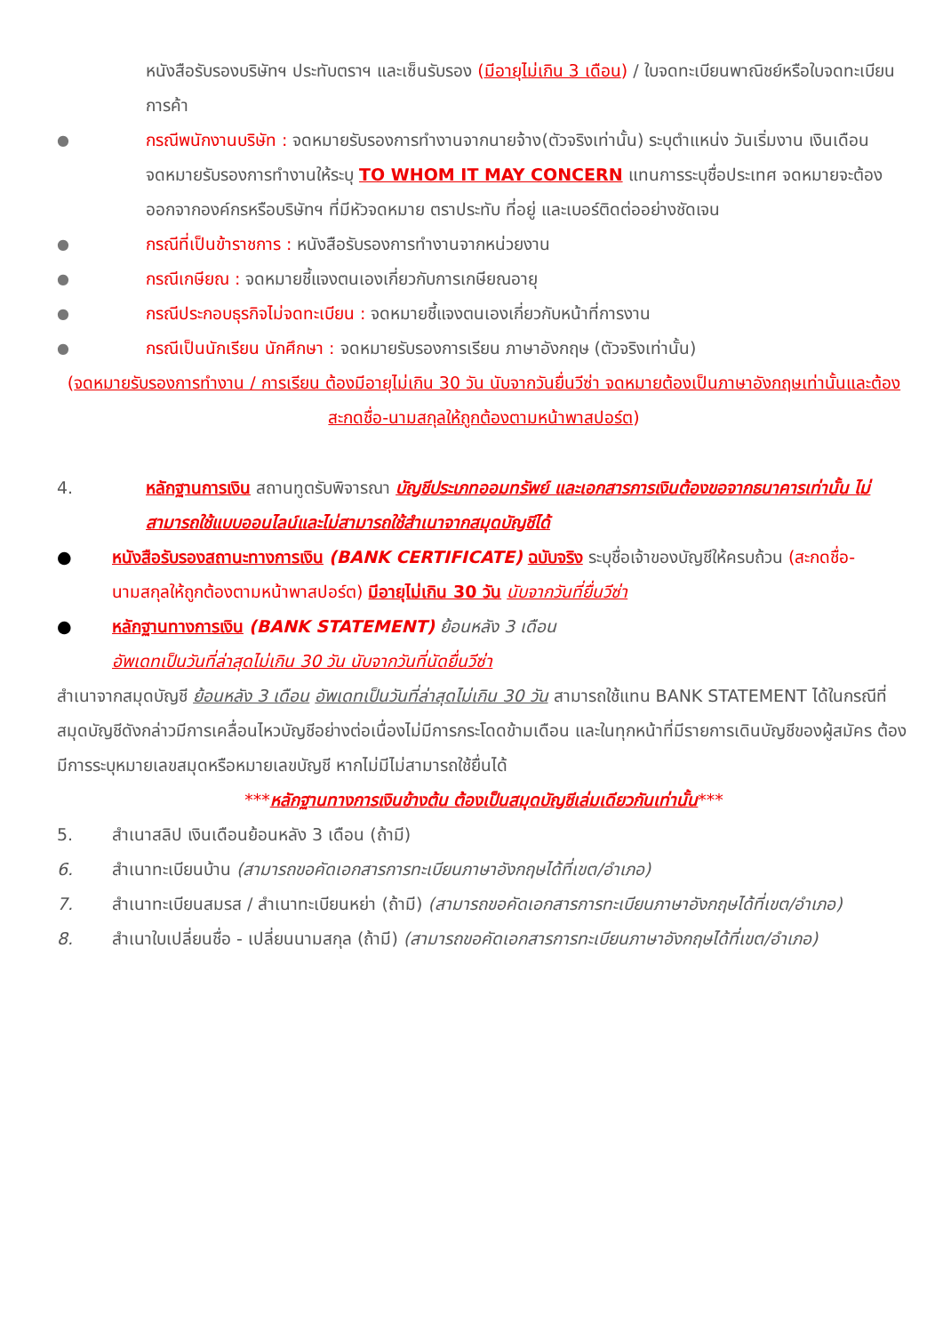หนังสือรับรองบริษัทฯ ประทับตราฯ และเซ็นรับรอง (มีอายุไม่เกิน 3 เดือน) / ใบจดทะเบียนพาณิชย์หรือใบจดทะเบียนการค้า
●
กรณีพนักงานบริษัท : จดหมายรับรองการทำงานจากนายจ้าง(ตัวจริงเท่านั้น) ระบุตำแหน่ง วันเริ่มงาน เงินเดือน จดหมายรับรองการทำงานให้ระบุ TO WHOM IT MAY CONCERN แทนการระบุชื่อประเทศ จดหมายจะต้องออกจากองค์กรหรือบริษัทฯ ที่มีหัวจดหมาย ตราประทับ ที่อยู่ และเบอร์ติดต่ออย่างชัดเจน
●
กรณีที่เป็นข้าราชการ : หนังสือรับรองการทำงานจากหน่วยงาน
●
กรณีเกษียณ : จดหมายชี้แจงตนเองเกี่ยวกับการเกษียณอายุ
●
กรณีประกอบธุรกิจไม่จดทะเบียน : จดหมายชี้แจงตนเองเกี่ยวกับหน้าที่การงาน
●
กรณีเป็นนักเรียน นักศึกษา : จดหมายรับรองการเรียน ภาษาอังกฤษ (ตัวจริงเท่านั้น)
(จดหมายรับรองการทำงาน / การเรียน ต้องมีอายุไม่เกิน 30 วัน นับจากวันยื่นวีซ่า จดหมายต้องเป็นภาษาอังกฤษเท่านั้นและต้องสะกดชื่อ-นามสกุลให้ถูกต้องตามหน้าพาสปอร์ต)
4. หลักฐานการเงิน สถานทูตรับพิจารณา บัญชีประเภทออมทรัพย์ และเอกสารการเงินต้องขอจากธนาคารเท่านั้น ไม่สามารถใช้แบบออนไลน์และไม่สามารถใช้สำเนาจากสมุดบัญชีได้
● หนังสือรับรองสถานะทางการเงิน (BANK CERTIFICATE) ฉบับจริง ระบุชื่อเจ้าของบัญชีให้ครบถ้วน (สะกดชื่อ-นามสกุลให้ถูกต้องตามหน้าพาสปอร์ต) มีอายุไม่เกิน 30 วัน นับจากวันที่ยื่นวีซ่า
● หลักฐานทางการเงิน (BANK STATEMENT) ย้อนหลัง 3 เดือน
อัพเดทเป็นวันที่ล่าสุดไม่เกิน 30 วัน นับจากวันที่นัดยื่นวีซ่า
สำเนาจากสมุดบัญชี ย้อนหลัง 3 เดือน อัพเดทเป็นวันที่ล่าสุดไม่เกิน 30 วัน สามารถใช้แทน BANK STATEMENT ได้ในกรณีที่สมุดบัญชีดังกล่าวมีการเคลื่อนไหวบัญชีอย่างต่อเนื่องไม่มีการกระโดดข้ามเดือน และในทุกหน้าที่มีรายการเดินบัญชีของผู้สมัคร ต้องมีการระบุหมายเลขสมุดหรือหมายเลขบัญชี หากไม่มีไม่สามารถใช้ยื่นได้
***หลักฐานทางการเงินข้างต้น ต้องเป็นสมุดบัญชีเล่มเดียวกันเท่านั้น***
5. สำเนาสลิป เงินเดือนย้อนหลัง 3 เดือน (ถ้ามี)
6. สำเนาทะเบียนบ้าน (สามารถขอคัดเอกสารการทะเบียนภาษาอังกฤษได้ที่เขต/อำเภอ)
7. สำเนาทะเบียนสมรส / สำเนาทะเบียนหย่า (ถ้ามี) (สามารถขอคัดเอกสารการทะเบียนภาษาอังกฤษได้ที่เขต/อำเภอ)
8. สำเนาใบเปลี่ยนชื่อ - เปลี่ยนนามสกุล (ถ้ามี) (สามารถขอคัดเอกสารการทะเบียนภาษาอังกฤษได้ที่เขต/อำเภอ)